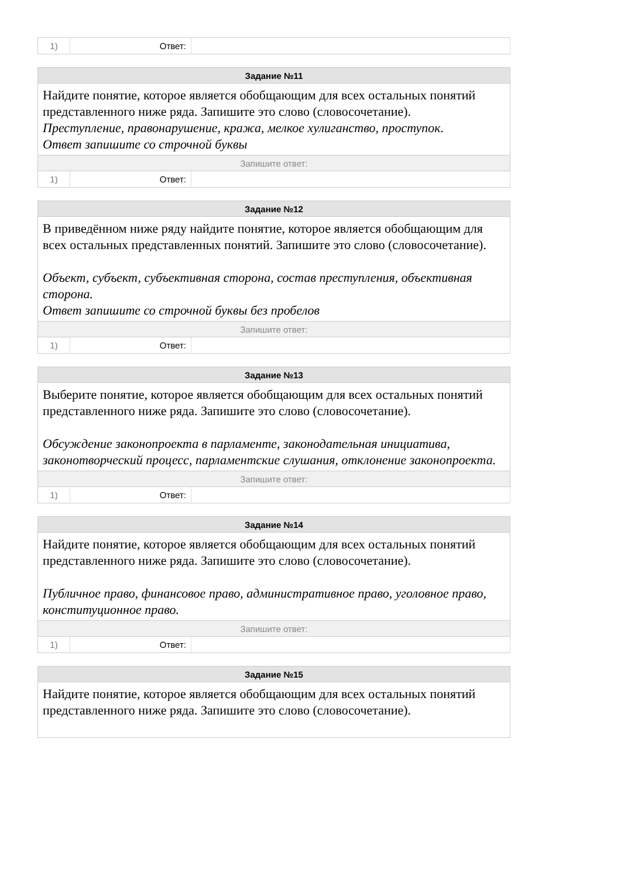| 1) | Ответ: | |
| Задание №11 | | |
| --- | --- | --- |
| Найдите понятие, которое является обобщающим для всех остальных понятий представленного ниже ряда. Запишите это слово (словосочетание). Преступление, правонарушение, кража, мелкое хулиганство, проступок. Ответ запишите со строчной буквы | | |
| Запишите ответ: | | |
| 1) | Ответ: | |
| Задание №12 | | |
| --- | --- | --- |
| В приведённом ниже ряду найдите понятие, которое является обобщающим для всех остальных представленных понятий. Запишите это слово (словосочетание). Объект, субъект, субъективная сторона, состав преступления, объективная сторона. Ответ запишите со строчной буквы без пробелов | | |
| Запишите ответ: | | |
| 1) | Ответ: | |
| Задание №13 | | |
| --- | --- | --- |
| Выберите понятие, которое является обобщающим для всех остальных понятий представленного ниже ряда. Запишите это слово (словосочетание). Обсуждение законопроекта в парламенте, законодательная инициатива, законотворческий процесс, парламентские слушания, отклонение законопроекта. | | |
| Запишите ответ: | | |
| 1) | Ответ: | |
| Задание №14 | | |
| --- | --- | --- |
| Найдите понятие, которое является обобщающим для всех остальных понятий представленного ниже ряда. Запишите это слово (словосочетание). Публичное право, финансовое право, административное право, уголовное право, конституционное право. | | |
| Запишите ответ: | | |
| 1) | Ответ: | |
| Задание №15 |
| --- |
| Найдите понятие, которое является обобщающим для всех остальных понятий представленного ниже ряда. Запишите это слово (словосочетание). |